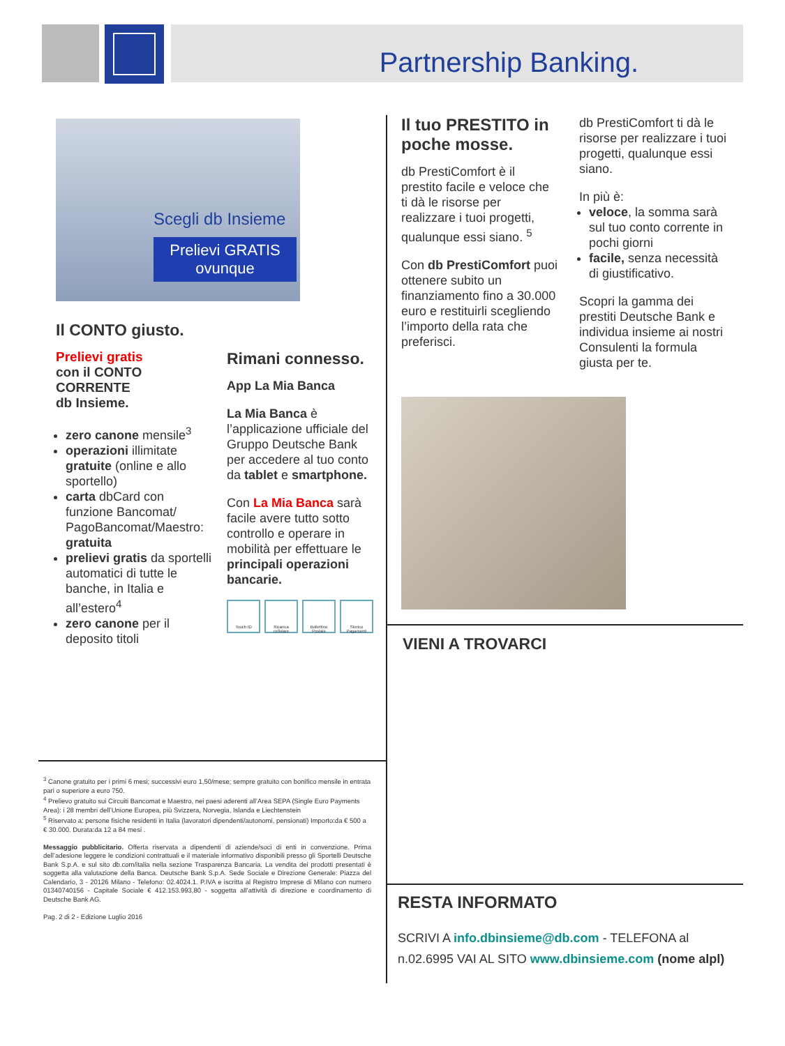Partnership Banking.
Scegli db Insieme
Prelievi GRATIS
ovunque
Il CONTO giusto.
Prelievi gratis
con il CONTO CORRENTE
db Insieme.
zero canone mensile<sup>3</sup>
operazioni illimitate gratuite (online e allo sportello)
carta dbCard con funzione Bancomat/ PagoBancomat/Maestro: gratuita
prelievi gratis da sportelli automatici di tutte le banche, in Italia e all’estero<sup>4</sup>
zero canone per il deposito titoli
Rimani connesso.
App La Mia Banca
La Mia Banca è l’applicazione ufficiale del Gruppo Deutsche Bank per accedere al tuo conto da tablet e smartphone.
Con La Mia Banca sarà facile avere tutto sotto controllo e operare in mobilità per effettuare le principali operazioni bancarie.
Touch ID Ricarica cellulare
Bollettino Postale
Storico Pagamenti
<sup>3</sup> Canone gratuito per i primi 6 mesi; successivi euro 1,50/mese; sempre gratuito con bonifico mensile in entrata pari o superiore a euro 750.
<sup>4</sup> Prelievo gratuito sui Circuiti Bancomat e Maestro, nei paesi aderenti all’Area SEPA (Single Euro Payments Area): i 28 membri dell’Unione Europea, più Svizzera, Norvegia, Islanda e Liechtenstein
<sup>5</sup> Riservato a: persone fisiche residenti in Italia (lavoratori dipendenti/autonomi, pensionati) Importo:da € 500 a € 30.000. Durata:da 12 a 84 mesi .
Messaggio pubblicitario. Offerta riservata a dipendenti di aziende/soci di enti in convenzione. Prima dell’adesione leggere le condizioni contrattuali e il materiale informativo disponibili presso gli Sportelli Deutsche Bank S.p.A. e sul sito db.com/italia nella sezione Trasparenza Bancaria. La vendita dei prodotti presentati è soggetta alla valutazione della Banca. Deutsche Bank S.p.A. Sede Sociale e Direzione Generale: Piazza del Calendario, 3 - 20126 Milano - Telefono: 02.4024.1. P.IVA e iscritta al Registro Imprese di Milano con numero 01340740156 - Capitale Sociale € 412.153.993,80 - soggetta all’attività di direzione e coordinamento di Deutsche Bank AG.
Pag. 2 di 2 - Edizione Luglio 2016
Il tuo PRESTITO in poche mosse.
db PrestiComfort è il prestito facile e veloce che ti dà le risorse per realizzare i tuoi progetti, qualunque essi siano. <sup>5</sup>
Con db PrestiComfort puoi ottenere subito un finanziamento fino a 30.000 euro e restituirli scegliendo l’importo della rata che preferisci.
db PrestiComfort ti dà le risorse per realizzare i tuoi progetti, qualunque essi siano.
In più è:
veloce, la somma sarà sul tuo conto corrente in pochi giorni
facile, senza necessità di giustificativo.
Scopri la gamma dei prestiti Deutsche Bank e individua insieme ai nostri Consulenti la formula giusta per te.
VIENI A TROVARCI
RESTA INFORMATO
SCRIVI A info.dbinsieme@db.com - TELEFONA al n.02.6995 VAI AL SITO www.dbinsieme.com (nome alpl)